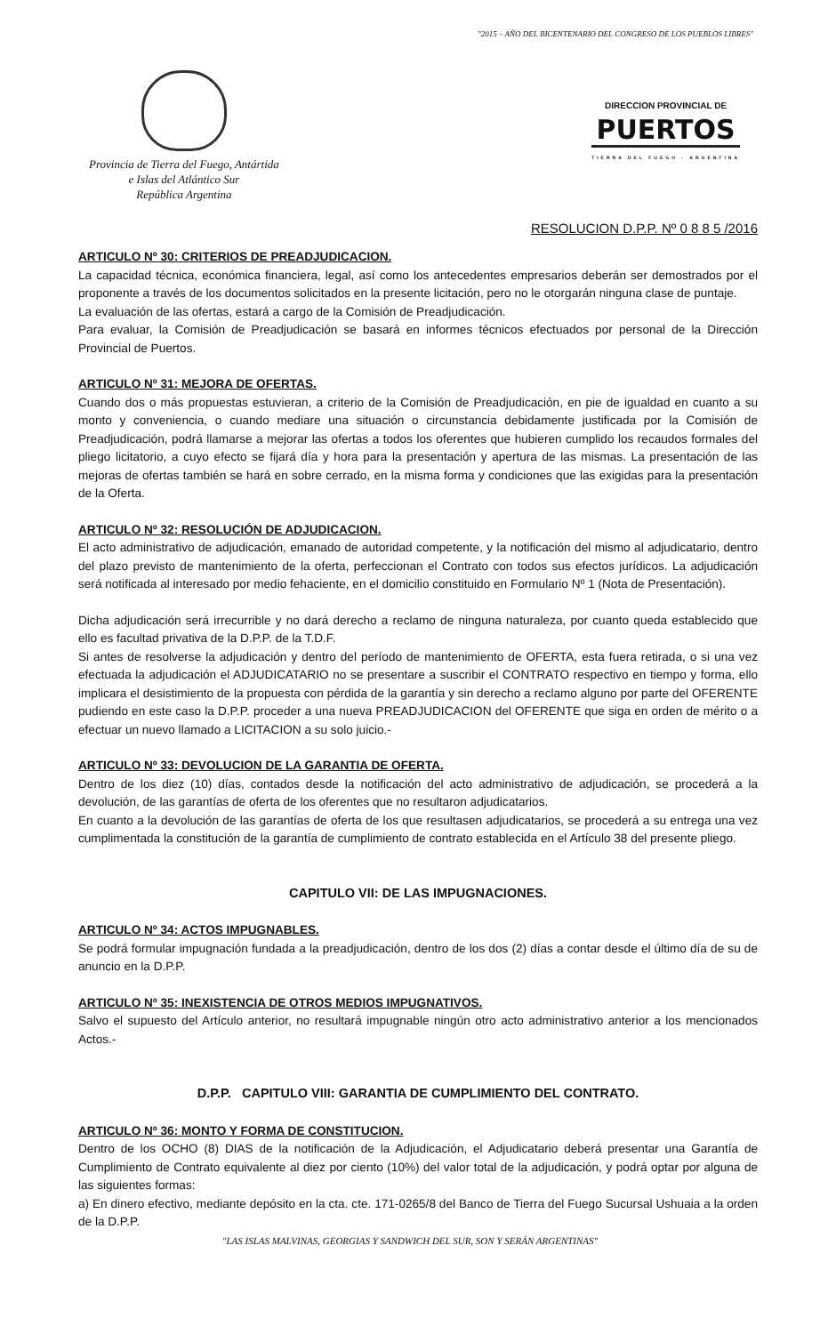"2015 – AÑO DEL BICENTENARIO DEL CONGRESO DE LOS PUEBLOS LIBRES"
Provincia de Tierra del Fuego, Antártida
e Islas del Atlántico Sur
República Argentina
DIRECCION PROVINCIAL DE
PUERTOS
TIERRA DEL FUEGO - ARGENTINA
RESOLUCION D.P.P. Nº 0 8 8 5 /2016
ARTICULO Nº 30: CRITERIOS DE PREADJUDICACION.
La capacidad técnica, económica financiera, legal, así como los antecedentes empresarios deberán ser demostrados por el proponente a través de los documentos solicitados en la presente licitación, pero no le otorgarán ninguna clase de puntaje.
La evaluación de las ofertas, estará a cargo de la Comisión de Preadjudicación.
Para evaluar, la Comisión de Preadjudicación se basará en informes técnicos efectuados por personal de la Dirección Provincial de Puertos.
ARTICULO Nº 31: MEJORA DE OFERTAS.
Cuando dos o más propuestas estuvieran, a criterio de la Comisión de Preadjudicación, en pie de igualdad en cuanto a su monto y conveniencia, o cuando mediare una situación o circunstancia debidamente justificada por la Comisión de Preadjudicación, podrá llamarse a mejorar las ofertas a todos los oferentes que hubieren cumplido los recaudos formales del pliego licitatorio, a cuyo efecto se fijará día y hora para la presentación y apertura de las mismas. La presentación de las mejoras de ofertas también se hará en sobre cerrado, en la misma forma y condiciones que las exigidas para la presentación de la Oferta.
ARTICULO Nº 32: RESOLUCIÓN DE ADJUDICACION.
El acto administrativo de adjudicación, emanado de autoridad competente, y la notificación del mismo al adjudicatario, dentro del plazo previsto de mantenimiento de la oferta, perfeccionan el Contrato con todos sus efectos jurídicos. La adjudicación será notificada al interesado por medio fehaciente, en el domicilio constituido en Formulario Nº 1 (Nota de Presentación).
Dicha adjudicación será irrecurrible y no dará derecho a reclamo de ninguna naturaleza, por cuanto queda establecido que ello es facultad privativa de la D.P.P. de la T.D.F.
Si antes de resolverse la adjudicación y dentro del período de mantenimiento de OFERTA, esta fuera retirada, o si una vez efectuada la adjudicación el ADJUDICATARIO no se presentare a suscribir el CONTRATO respectivo en tiempo y forma, ello implicara el desistimiento de la propuesta con pérdida de la garantía y sin derecho a reclamo alguno por parte del OFERENTE pudiendo en este caso la D.P.P. proceder a una nueva PREADJUDICACION del OFERENTE que siga en orden de mérito o a efectuar un nuevo llamado a LICITACION a su solo juicio.-
ARTICULO Nº 33: DEVOLUCION DE LA GARANTIA DE OFERTA.
Dentro de los diez (10) días, contados desde la notificación del acto administrativo de adjudicación, se procederá a la devolución, de las garantías de oferta de los oferentes que no resultaron adjudicatarios.
En cuanto a la devolución de las garantías de oferta de los que resultasen adjudicatarios, se procederá a su entrega una vez cumplimentada la constitución de la garantía de cumplimiento de contrato establecida en el Artículo 38 del presente pliego.
CAPITULO VII: DE LAS IMPUGNACIONES.
ARTICULO Nº 34: ACTOS IMPUGNABLES.
Se podrá formular impugnación fundada a la preadjudicación, dentro de los dos (2) días a contar desde el último día de su de anuncio en la D.P.P.
ARTICULO Nº 35: INEXISTENCIA DE OTROS MEDIOS IMPUGNATIVOS.
Salvo el supuesto del Artículo anterior, no resultará impugnable ningún otro acto administrativo anterior a los mencionados Actos.-
D.P.P. CAPITULO VIII: GARANTIA DE CUMPLIMIENTO DEL CONTRATO.
ARTICULO Nº 36: MONTO Y FORMA DE CONSTITUCION.
Dentro de los OCHO (8) DIAS de la notificación de la Adjudicación, el Adjudicatario deberá presentar una Garantía de Cumplimiento de Contrato equivalente al diez por ciento (10%) del valor total de la adjudicación, y podrá optar por alguna de las siguientes formas:
a) En dinero efectivo, mediante depósito en la cta. cte. 171-0265/8 del Banco de Tierra del Fuego Sucursal Ushuaia a la orden de la D.P.P.
"LAS ISLAS MALVINAS, GEORGIAS Y SANDWICH DEL SUR, SON Y SERÁN ARGENTINAS"